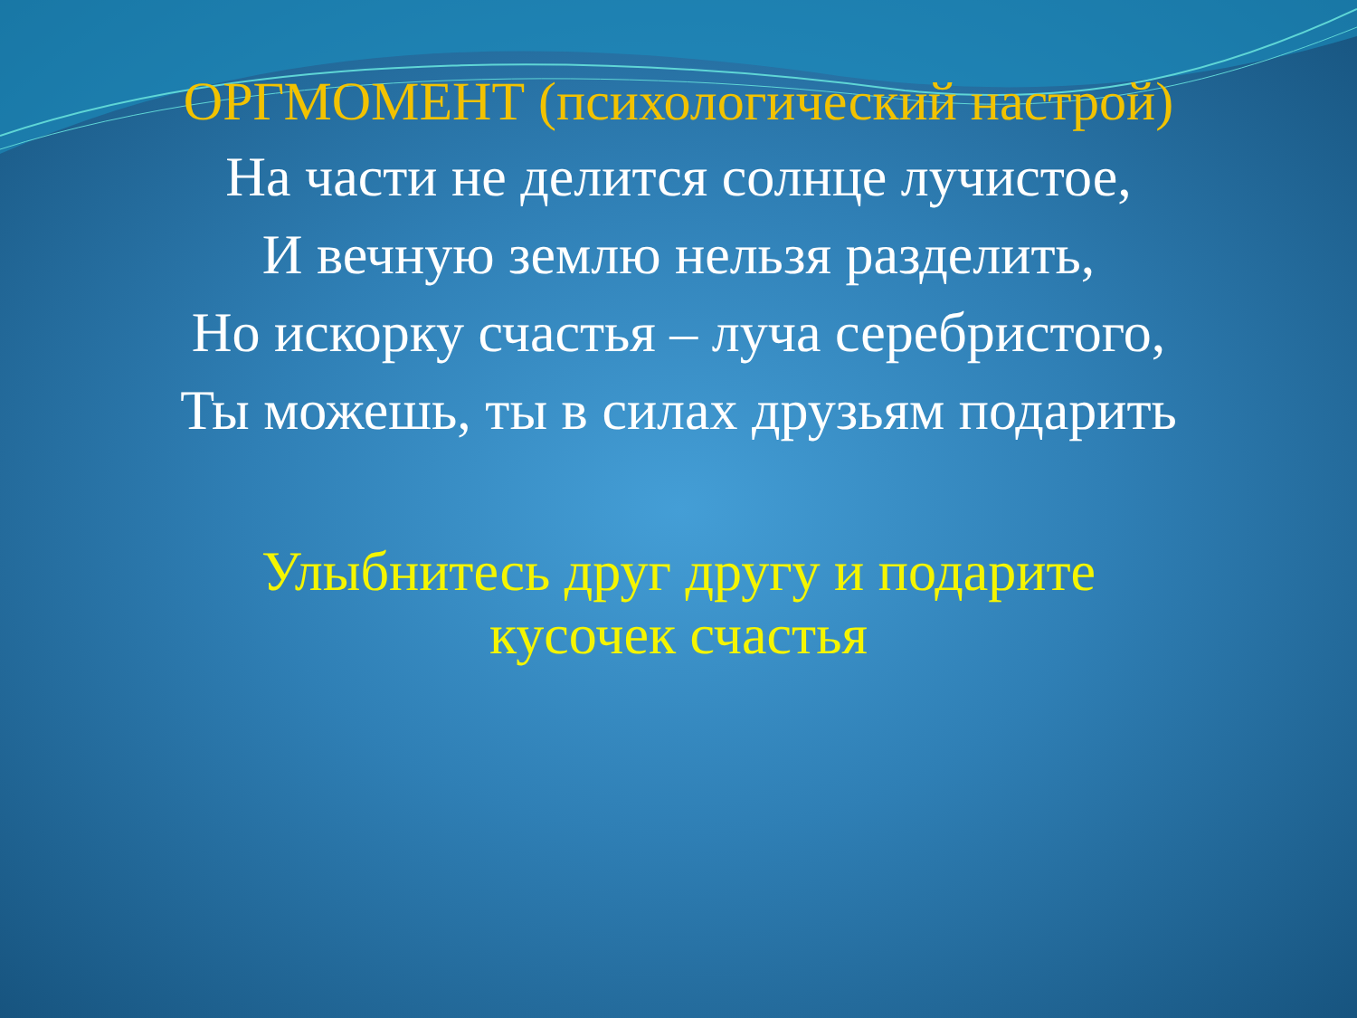ОРГМОМЕНТ (психологический настрой)
На части не делится солнце лучистое,
И вечную землю нельзя разделить,
Но искорку счастья – луча серебристого,
Ты можешь, ты в силах друзьям подарить
Улыбнитесь друг другу и подарите
кусочек счастья